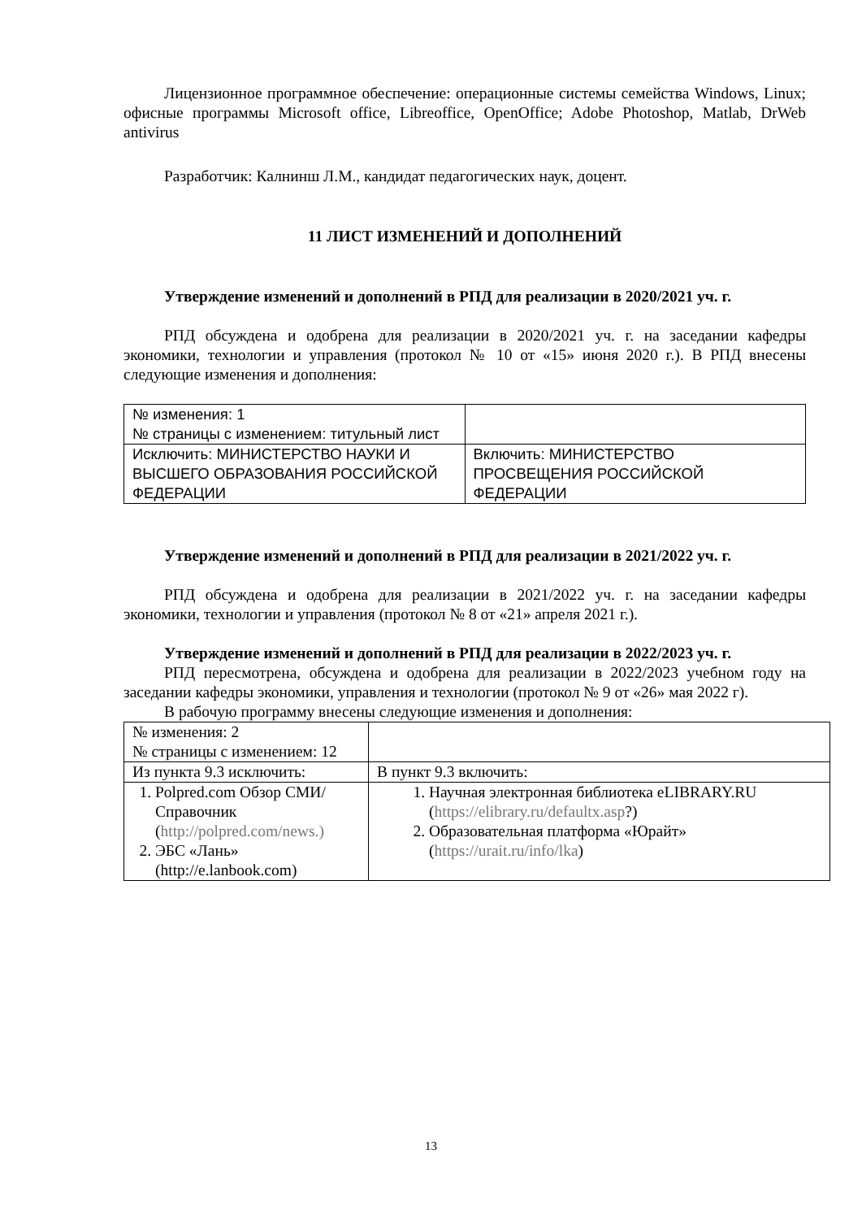Лицензионное программное обеспечение: операционные системы семейства Windows, Linux; офисные программы Microsoft office, Libreoffice, OpenOffice; Adobe Photoshop, Matlab, DrWeb antivirus
Разработчик: Калнинш Л.М., кандидат педагогических наук, доцент.
11 ЛИСТ ИЗМЕНЕНИЙ И ДОПОЛНЕНИЙ
Утверждение изменений и дополнений в РПД для реализации в 2020/2021 уч. г.
РПД обсуждена и одобрена для реализации в 2020/2021 уч. г. на заседании кафедры экономики, технологии и управления (протокол № 10 от «15» июня 2020 г.). В РПД внесены следующие изменения и дополнения:
| № изменения: 1 № страницы с изменением: титульный лист | |
| Исключить: МИНИСТЕРСТВО НАУКИ И ВЫСШЕГО ОБРАЗОВАНИЯ РОССИЙСКОЙ ФЕДЕРАЦИИ | Включить: МИНИСТЕРСТВО ПРОСВЕЩЕНИЯ РОССИЙСКОЙ ФЕДЕРАЦИИ |
Утверждение изменений и дополнений в РПД для реализации в 2021/2022 уч. г.
РПД обсуждена и одобрена для реализации в 2021/2022 уч. г. на заседании кафедры экономики, технологии и управления (протокол № 8 от «21» апреля 2021 г.).
Утверждение изменений и дополнений в РПД для реализации в 2022/2023 уч. г.
РПД пересмотрена, обсуждена и одобрена для реализации в 2022/2023 учебном году на заседании кафедры экономики, управления и технологии (протокол № 9 от «26» мая 2022 г).
В рабочую программу внесены следующие изменения и дополнения:
| № изменения: 2 № страницы с изменением: 12 | |
| Из пункта 9.3 исключить: | В пункт 9.3 включить: |
| 1. Polpred.com Обзор СМИ/Справочник ( http://polpred.com/news.) 2. ЭБС «Лань» (http://e.lanbook.com) | 1. Научная электронная библиотека eLIBRARY.RU ( https://elibrary.ru/defaultx.asp ?) 2. Образовательная платформа «Юрайт» ( https://urait.ru/info/lka ) |
13